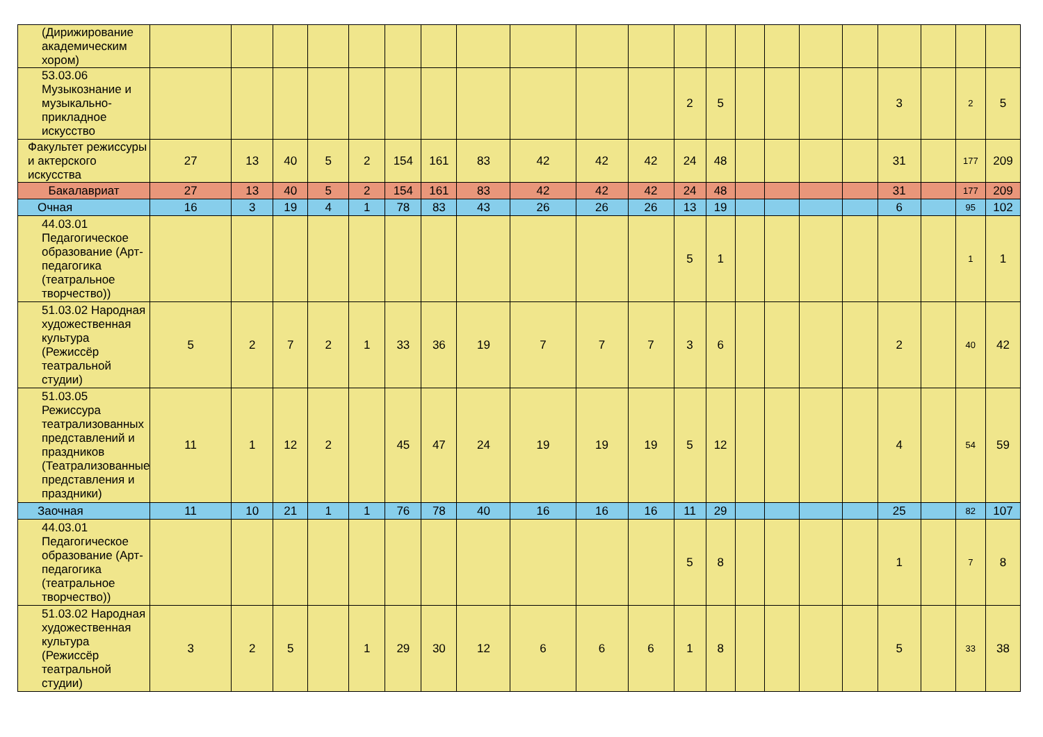| (Дирижирование академическим хором) | | | | | | | | | | | | | | | | | | | | | |
| 53.03.06 Музыкознание и музыкально-прикладное искусство | | | | | | | | | | | | 2 | 5 | | | | | 3 | | 2 | 5 |
| Факультет режиссуры и актерского искусства | 27 | 13 | 40 | 5 | 2 | 154 | 161 | 83 | 42 | 42 | 42 | 24 | 48 | | | | | 31 | | 177 | 209 |
| Бакалавриат | 27 | 13 | 40 | 5 | 2 | 154 | 161 | 83 | 42 | 42 | 42 | 24 | 48 | | | | | 31 | | 177 | 209 |
| Очная | 16 | 3 | 19 | 4 | 1 | 78 | 83 | 43 | 26 | 26 | 26 | 13 | 19 | | | | | 6 | | 95 | 102 |
| 44.03.01 Педагогическое образование (Арт-педагогика (театральное творчество)) | | | | | | | | | | | | 5 | 1 | | | | | | | 1 | 1 |
| 51.03.02 Народная художественная культура (Режиссёр театральной студии) | 5 | 2 | 7 | 2 | 1 | 33 | 36 | 19 | 7 | 7 | 7 | 3 | 6 | | | | | 2 | | 40 | 42 |
| 51.03.05 Режиссура театрализованных представлений и праздников (Театрализованные представления и праздники) | 11 | 1 | 12 | 2 | | 45 | 47 | 24 | 19 | 19 | 19 | 5 | 12 | | | | | 4 | | 54 | 59 |
| Заочная | 11 | 10 | 21 | 1 | 1 | 76 | 78 | 40 | 16 | 16 | 16 | 11 | 29 | | | | | 25 | | 82 | 107 |
| 44.03.01 Педагогическое образование (Арт-педагогика (театральное творчество)) | | | | | | | | | | | | 5 | 8 | | | | | 1 | | 7 | 8 |
| 51.03.02 Народная художественная культура (Режиссёр театральной студии) | 3 | 2 | 5 | | 1 | 29 | 30 | 12 | 6 | 6 | 6 | 1 | 8 | | | | | 5 | | 33 | 38 |